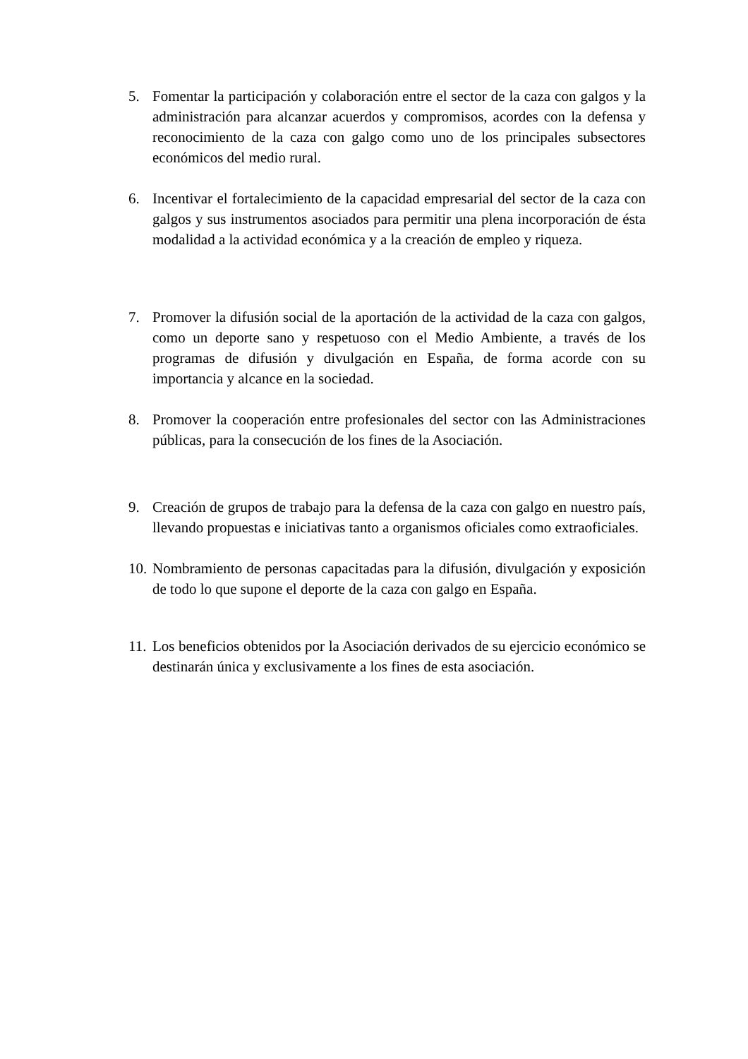5. Fomentar la participación y colaboración entre el sector de la caza con galgos y la administración para alcanzar acuerdos y compromisos, acordes con la defensa y reconocimiento de la caza con galgo como uno de los principales subsectores económicos del medio rural.
6. Incentivar el fortalecimiento de la capacidad empresarial del sector de la caza con galgos y sus instrumentos asociados para permitir una plena incorporación de ésta modalidad a la actividad económica y a la creación de empleo y riqueza.
7. Promover la difusión social de la aportación de la actividad de la caza con galgos, como un deporte sano y respetuoso con el Medio Ambiente, a través de los programas de difusión y divulgación en España, de forma acorde con su importancia y alcance en la sociedad.
8. Promover la cooperación entre profesionales del sector con las Administraciones públicas, para la consecución de los fines de la Asociación.
9. Creación de grupos de trabajo para la defensa de la caza con galgo en nuestro país, llevando propuestas e iniciativas tanto a organismos oficiales como extraoficiales.
10. Nombramiento de personas capacitadas para la difusión, divulgación y exposición de todo lo que supone el deporte de la caza con galgo en España.
11. Los beneficios obtenidos por la Asociación derivados de su ejercicio económico se destinarán única y exclusivamente a los fines de esta asociación.